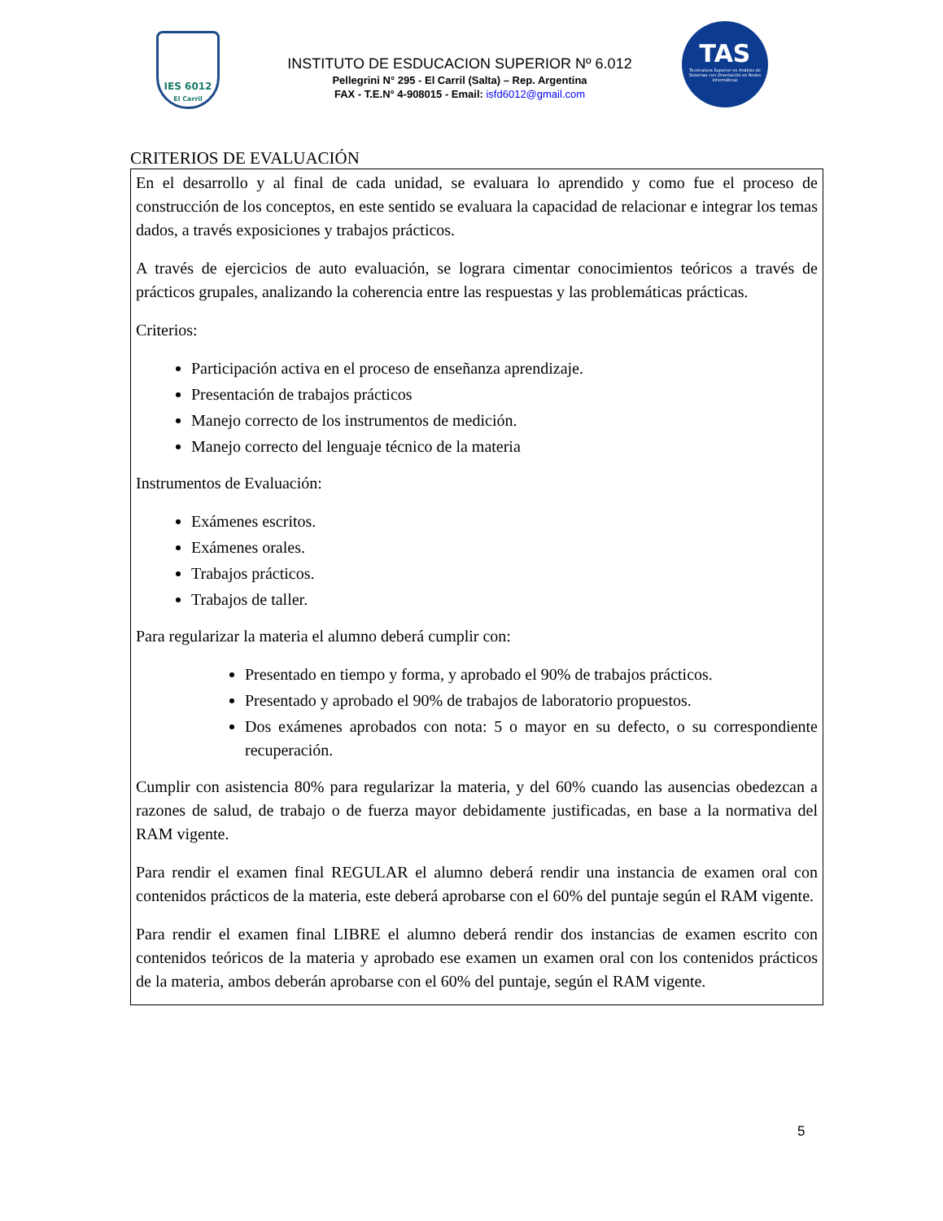IES 6012
El Carril
INSTITUTO DE ESDUCACION SUPERIOR Nº 6.012
Pellegrini N° 295 - El Carril (Salta) – Rep. Argentina
FAX - T.E.N° 4-908015 - Email: isfd6012@gmail.com
TAS
Tecnicatura Superior en Análisis de Sistemas con Orientación en Redes Informáticas
CRITERIOS DE EVALUACIÓN
En el desarrollo y al final de cada unidad, se evaluara lo aprendido y como fue el proceso de construcción de los conceptos, en este sentido se evaluara la capacidad de relacionar e integrar los temas dados, a través exposiciones y trabajos prácticos.
A través de ejercicios de auto evaluación, se lograra cimentar conocimientos teóricos a través de prácticos grupales, analizando la coherencia entre las respuestas y las problemáticas prácticas.
Criterios:
Participación activa en el proceso de enseñanza aprendizaje.
Presentación de trabajos prácticos
Manejo correcto de los instrumentos de medición.
Manejo correcto del lenguaje técnico de la materia
Instrumentos de Evaluación:
Exámenes escritos.
Exámenes orales.
Trabajos prácticos.
Trabajos de taller.
Para regularizar la materia el alumno deberá cumplir con:
Presentado en tiempo y forma, y aprobado el 90% de trabajos prácticos.
Presentado y aprobado el 90% de trabajos de laboratorio propuestos.
Dos exámenes aprobados con nota: 5 o mayor en su defecto, o su correspondiente recuperación.
Cumplir con asistencia 80% para regularizar la materia, y del 60% cuando las ausencias obedezcan a razones de salud, de trabajo o de fuerza mayor debidamente justificadas, en base a la normativa del RAM vigente.
Para rendir el examen final REGULAR el alumno deberá rendir una instancia de examen oral con contenidos prácticos de la materia, este deberá aprobarse con el 60% del puntaje según el RAM vigente.
Para rendir el examen final LIBRE el alumno deberá rendir dos instancias de examen escrito con contenidos teóricos de la materia y aprobado ese examen un examen oral con los contenidos prácticos de la materia, ambos deberán aprobarse con el 60% del puntaje, según el RAM vigente.
5